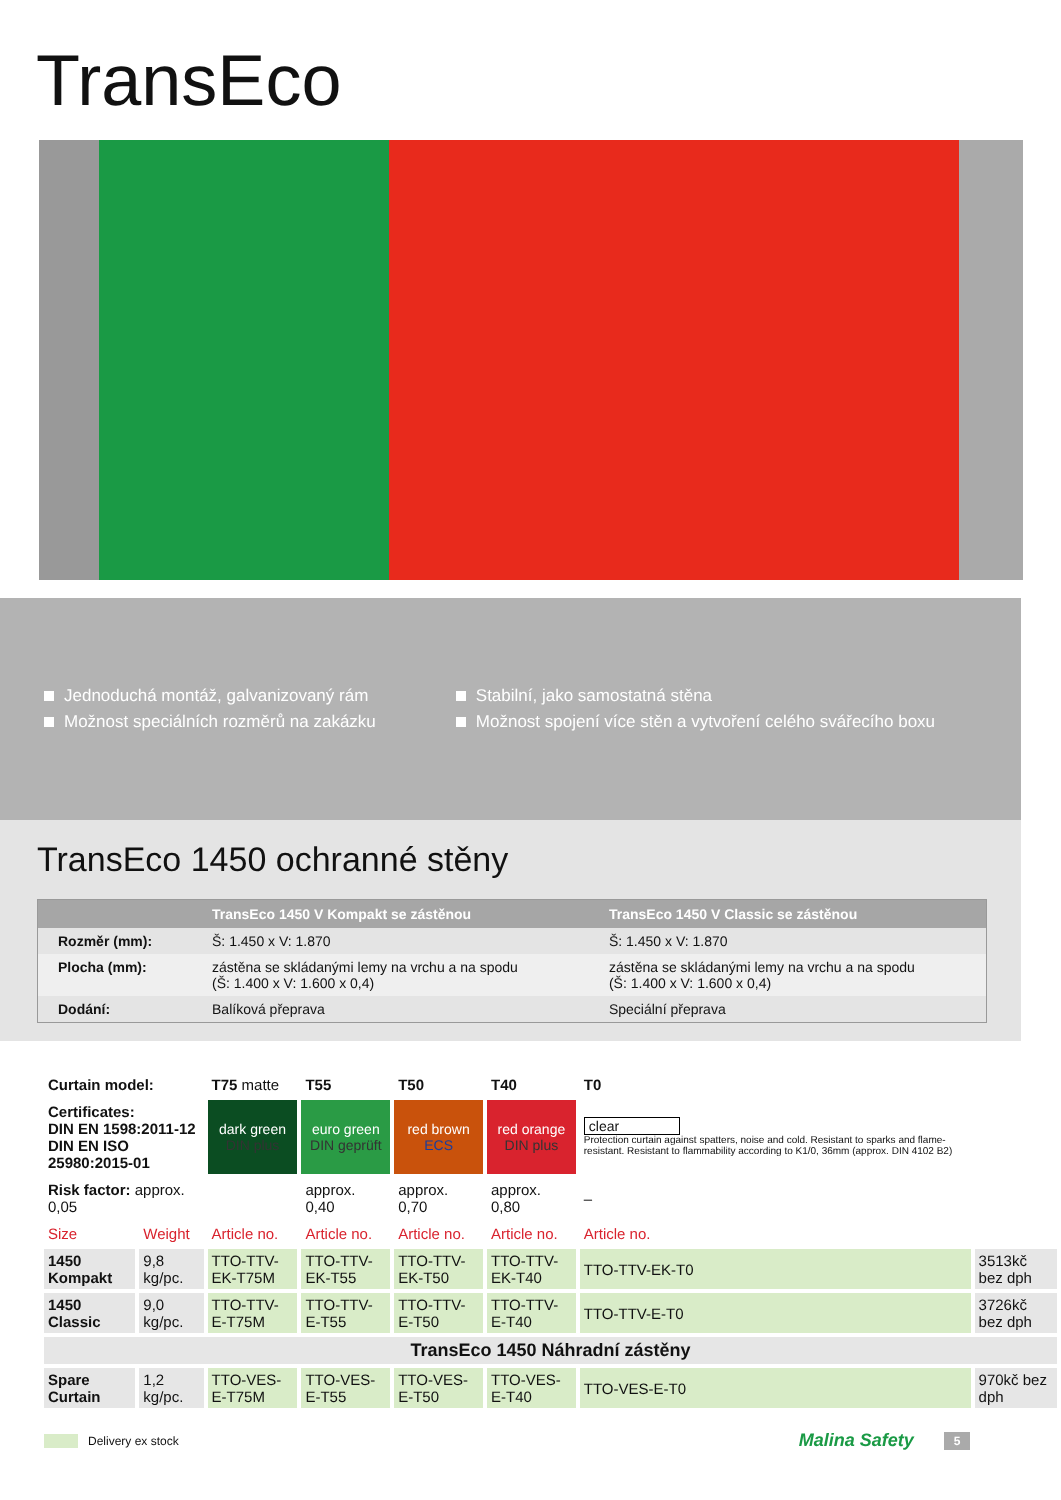TransEco
Jednoduchá montáž, galvanizovaný rám
Možnost speciálních rozměrů na zakázku
Stabilní, jako samostatná stěna
Možnost spojení více stěn a vytvoření celého svářecího boxu
TransEco 1450 ochranné stěny
| | TransEco 1450 V Kompakt se zástěnou | TransEco 1450 V Classic se zástěnou |
| --- | --- | --- |
| Rozměr (mm): | Š: 1.450 x V: 1.870 | Š: 1.450 x V: 1.870 |
| Plocha (mm): | zástěna se skládanými lemy na vrchu a na spodu (Š: 1.400 x V: 1.600 x 0,4) | zástěna se skládanými lemy na vrchu a na spodu (Š: 1.400 x V: 1.600 x 0,4) |
| Dodání: | Balíková přeprava | Speciální přeprava |
| Curtain model: | | T75 matte | T55 | T50 | T40 | T0 | |
| Certificates: DIN EN 1598:2011-12 DIN EN ISO 25980:2015-01 | | dark green DIN plus | euro green DIN geprüft | red brown ECS | red orange DIN plus | clear Protection curtain against spatters, noise and cold. Resistant to sparks and flame-resistant. Resistant to flammability according to K1/0, 36mm (approx. DIN 4102 B2) | |
| Risk factor: approx. 0,05 | | | approx. 0,40 | approx. 0,70 | approx. 0,80 | – | |
| Size | Weight | Article no. | Article no. | Article no. | Article no. | Article no. | |
| 1450 Kompakt | 9,8 kg/pc. | TTO-TTV-EK-T75M | TTO-TTV-EK-T55 | TTO-TTV-EK-T50 | TTO-TTV-EK-T40 | TTO-TTV-EK-T0 | 3513kč bez dph |
| 1450 Classic | 9,0 kg/pc. | TTO-TTV-E-T75M | TTO-TTV-E-T55 | TTO-TTV-E-T50 | TTO-TTV-E-T40 | TTO-TTV-E-T0 | 3726kč bez dph |
| TransEco 1450 Náhradní zástěny | | | | | | | |
| Spare Curtain | 1,2 kg/pc. | TTO-VES-E-T75M | TTO-VES-E-T55 | TTO-VES-E-T50 | TTO-VES-E-T40 | TTO-VES-E-T0 | 970kč bez dph |
Delivery ex stock Malina Safety 5